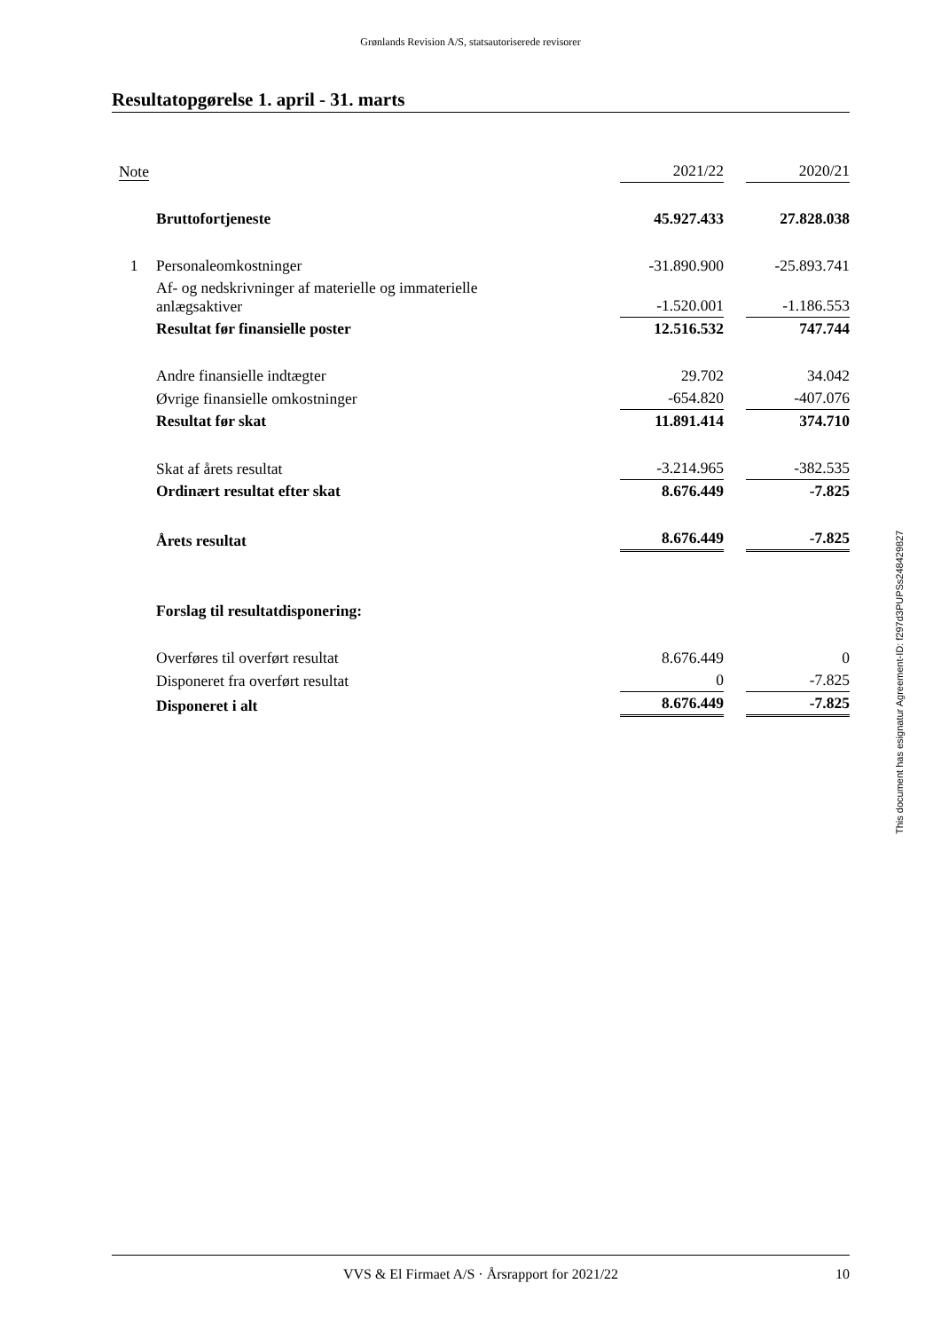Grønlands Revision A/S, statsautoriserede revisorer
Resultatopgørelse 1. april - 31. marts
| Note | | 2021/22 | | 2020/21 |
| | Bruttofortjeneste | 45.927.433 | | 27.828.038 |
| 1 | Personaleomkostninger | -31.890.900 | | -25.893.741 |
| | Af- og nedskrivninger af materielle og immaterielle anlægsaktiver | -1.520.001 | | -1.186.553 |
| | Resultat før finansielle poster | 12.516.532 | | 747.744 |
| | Andre finansielle indtægter | 29.702 | | 34.042 |
| | Øvrige finansielle omkostninger | -654.820 | | -407.076 |
| | Resultat før skat | 11.891.414 | | 374.710 |
| | Skat af årets resultat | -3.214.965 | | -382.535 |
| | Ordinært resultat efter skat | 8.676.449 | | -7.825 |
| | Årets resultat | 8.676.449 | | -7.825 |
| | Forslag til resultatdisponering: | | | |
| | Overføres til overført resultat | 8.676.449 | | 0 |
| | Disponeret fra overført resultat | 0 | | -7.825 |
| | Disponeret i alt | 8.676.449 | | -7.825 |
This document has esignatur Agreement-ID: f297d3PUPSs248429827
VVS & El Firmaet A/S · Årsrapport for 2021/22 10